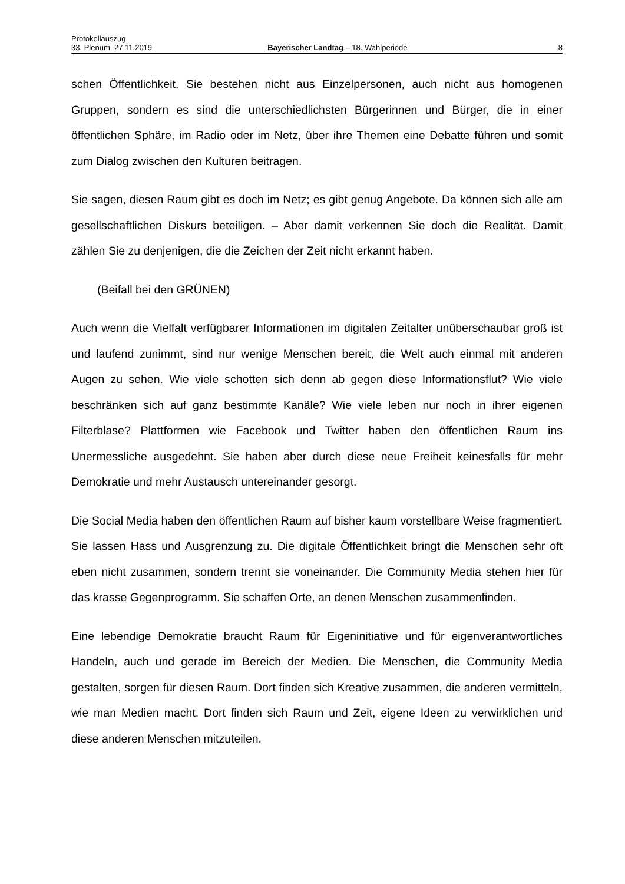Protokollauszug
33. Plenum, 27.11.2019 Bayerischer Landtag – 18. Wahlperiode 8
schen Öffentlichkeit. Sie bestehen nicht aus Einzelpersonen, auch nicht aus homogenen Gruppen, sondern es sind die unterschiedlichsten Bürgerinnen und Bürger, die in einer öffentlichen Sphäre, im Radio oder im Netz, über ihre Themen eine Debatte führen und somit zum Dialog zwischen den Kulturen beitragen.
Sie sagen, diesen Raum gibt es doch im Netz; es gibt genug Angebote. Da können sich alle am gesellschaftlichen Diskurs beteiligen. – Aber damit verkennen Sie doch die Realität. Damit zählen Sie zu denjenigen, die die Zeichen der Zeit nicht erkannt haben.
(Beifall bei den GRÜNEN)
Auch wenn die Vielfalt verfügbarer Informationen im digitalen Zeitalter unüberschaubar groß ist und laufend zunimmt, sind nur wenige Menschen bereit, die Welt auch einmal mit anderen Augen zu sehen. Wie viele schotten sich denn ab gegen diese Informationsflut? Wie viele beschränken sich auf ganz bestimmte Kanäle? Wie viele leben nur noch in ihrer eigenen Filterblase? Plattformen wie Facebook und Twitter haben den öffentlichen Raum ins Unermessliche ausgedehnt. Sie haben aber durch diese neue Freiheit keinesfalls für mehr Demokratie und mehr Austausch untereinander gesorgt.
Die Social Media haben den öffentlichen Raum auf bisher kaum vorstellbare Weise fragmentiert. Sie lassen Hass und Ausgrenzung zu. Die digitale Öffentlichkeit bringt die Menschen sehr oft eben nicht zusammen, sondern trennt sie voneinander. Die Community Media stehen hier für das krasse Gegenprogramm. Sie schaffen Orte, an denen Menschen zusammenfinden.
Eine lebendige Demokratie braucht Raum für Eigeninitiative und für eigenverantwortliches Handeln, auch und gerade im Bereich der Medien. Die Menschen, die Community Media gestalten, sorgen für diesen Raum. Dort finden sich Kreative zusammen, die anderen vermitteln, wie man Medien macht. Dort finden sich Raum und Zeit, eigene Ideen zu verwirklichen und diese anderen Menschen mitzuteilen.